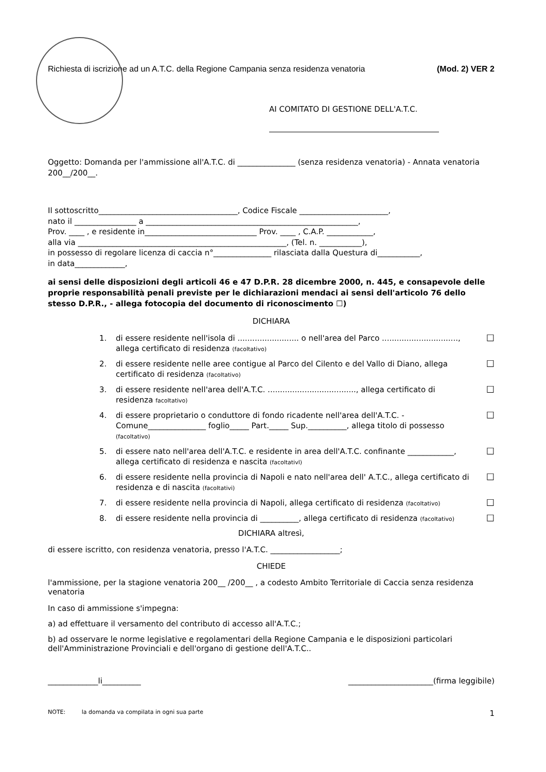Richiesta di iscrizione ad un A.T.C. della Regione Campania senza residenza venatoria (Mod. 2) VER 2
AI COMITATO DI GESTIONE DELL'A.T.C.
Oggetto: Domanda per l'ammissione all'A.T.C. di _______________ (senza residenza venatoria) - Annata venatoria 200__/200__.
Il sottoscritto____________________________________, Codice Fiscale _______________________,
nato il ________________ a _______________________________________________________,
Prov. ____ , e residente in_____________________________ Prov. ____ , C.A.P. ____________,
alla via ______________________________________________________, (Tel. n. ___________),
in possesso di regolare licenza di caccia n°_______________ rilasciata dalla Questura di___________,
in data_____________,
ai sensi delle disposizioni degli articoli 46 e 47 D.P.R. 28 dicembre 2000, n. 445, e consapevole delle proprie responsabilità penali previste per le dichiarazioni mendaci ai sensi dell'articolo 76 dello stesso D.P.R., - allega fotocopia del documento di riconoscimento ☐)
DICHIARA
1. di essere residente nell'isola di ......................... o nell'area del Parco ..............................., allega certificato di residenza (facoltativo) ☐
2. di essere residente nelle aree contigue al Parco del Cilento e del Vallo di Diano, allega certificato di residenza (facoltativo) ☐
3. di essere residente nell'area dell'A.T.C. ...................................., allega certificato di residenza facoltativo) ☐
4. di essere proprietario o conduttore di fondo ricadente nell'area dell'A.T.C. - Comune_______________ foglio_____ Part._____ Sup.__________, allega titolo di possesso (facoltativo) ☐
5. di essere nato nell'area dell'A.T.C. e residente in area dell'A.T.C. confinante ____________, allega certificato di residenza e nascita (facoltativl) ☐
6. di essere residente nella provincia di Napoli e nato nell'area dell' A.T.C., allega certificato di residenza e di nascita (facoltativi) ☐
7. di essere residente nella provincia di Napoli, allega certificato di residenza (facoltativo) ☐
8. di essere residente nella provincia di __________, allega certificato di residenza (facoltativo) ☐
DICHIARA altresì,
di essere iscritto, con residenza venatoria, presso l'A.T.C. __________________;
CHIEDE
l'ammissione, per la stagione venatoria 200__ /200__ , a codesto Ambito Territoriale di Caccia senza residenza venatoria
In caso di ammissione s'impegna:
a) ad effettuare il versamento del contributo di accesso all'A.T.C.;
b) ad osservare le norme legislative e regolamentari della Regione Campania e le disposizioni particolari dell'Amministrazione Provinciali e dell'organo di gestione dell'A.T.C..
_____________li__________ ______________________(firma leggibile)
NOTE: la domanda va compilata in ogni sua parte 1